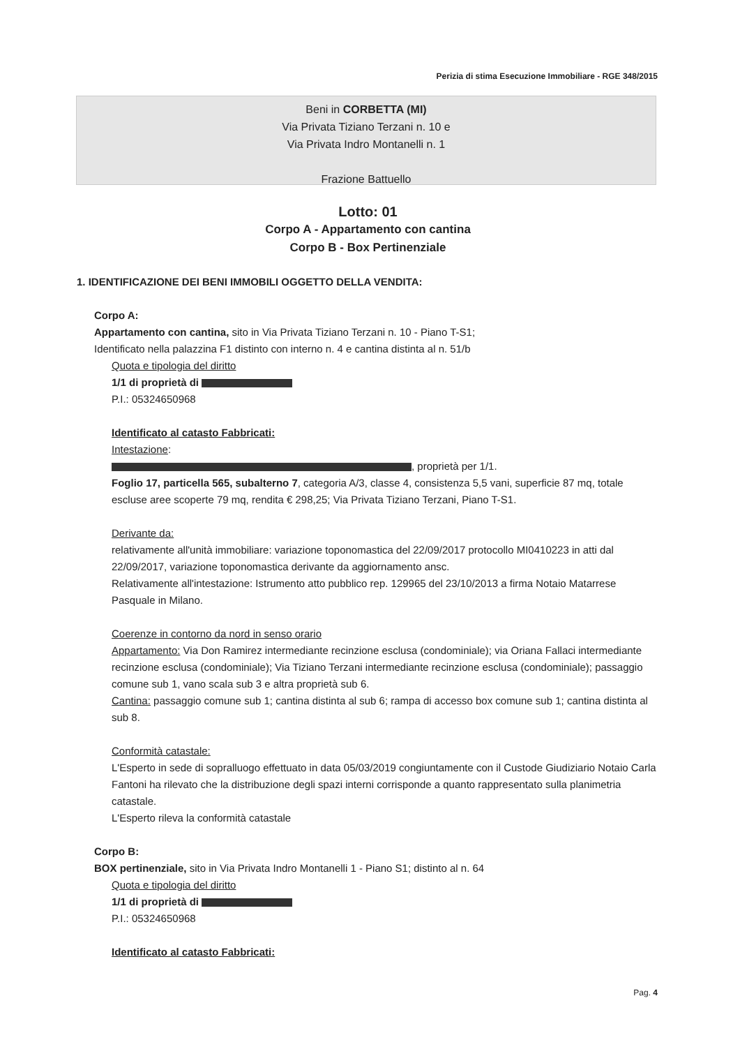Perizia di stima Esecuzione Immobiliare - RGE 348/2015
Beni in CORBETTA (MI)
Via Privata Tiziano Terzani n. 10 e
Via Privata Indro Montanelli n. 1
Frazione Battuello
Lotto: 01
Corpo A - Appartamento con cantina
Corpo B - Box Pertinenziale
1. IDENTIFICAZIONE DEI BENI IMMOBILI OGGETTO DELLA VENDITA:
Corpo A:
Appartamento con cantina, sito in Via Privata Tiziano Terzani n. 10 - Piano T-S1;
Identificato nella palazzina F1 distinto con interno n. 4 e cantina distinta al n. 51/b
Quota e tipologia del diritto
1/1 di proprietà di
P.I.: 05324650968
Identificato al catasto Fabbricati:
Intestazione:
, proprietà per 1/1.
Foglio 17, particella 565, subalterno 7, categoria A/3, classe 4, consistenza 5,5 vani, superficie 87 mq, totale escluse aree scoperte 79 mq, rendita € 298,25; Via Privata Tiziano Terzani, Piano T-S1.
Derivante da:
relativamente all'unità immobiliare: variazione toponomastica del 22/09/2017 protocollo MI0410223 in atti dal 22/09/2017, variazione toponomastica derivante da aggiornamento ansc.
Relativamente all'intestazione: Istrumento atto pubblico rep. 129965 del 23/10/2013 a firma Notaio Matarrese Pasquale in Milano.
Coerenze in contorno da nord in senso orario
Appartamento: Via Don Ramirez intermediante recinzione esclusa (condominiale); via Oriana Fallaci intermediante recinzione esclusa (condominiale); Via Tiziano Terzani intermediante recinzione esclusa (condominiale); passaggio comune sub 1, vano scala sub 3 e altra proprietà sub 6.
Cantina: passaggio comune sub 1; cantina distinta al sub 6; rampa di accesso box comune sub 1; cantina distinta al sub 8.
Conformità catastale:
L'Esperto in sede di sopralluogo effettuato in data 05/03/2019 congiuntamente con il Custode Giudiziario Notaio Carla Fantoni ha rilevato che la distribuzione degli spazi interni corrisponde a quanto rappresentato sulla planimetria catastale.
L'Esperto rileva la conformità catastale
Corpo B:
BOX pertinenziale, sito in Via Privata Indro Montanelli 1 - Piano S1; distinto al n. 64
Quota e tipologia del diritto
1/1 di proprietà di
P.I.: 05324650968
Identificato al catasto Fabbricati:
Pag. 4